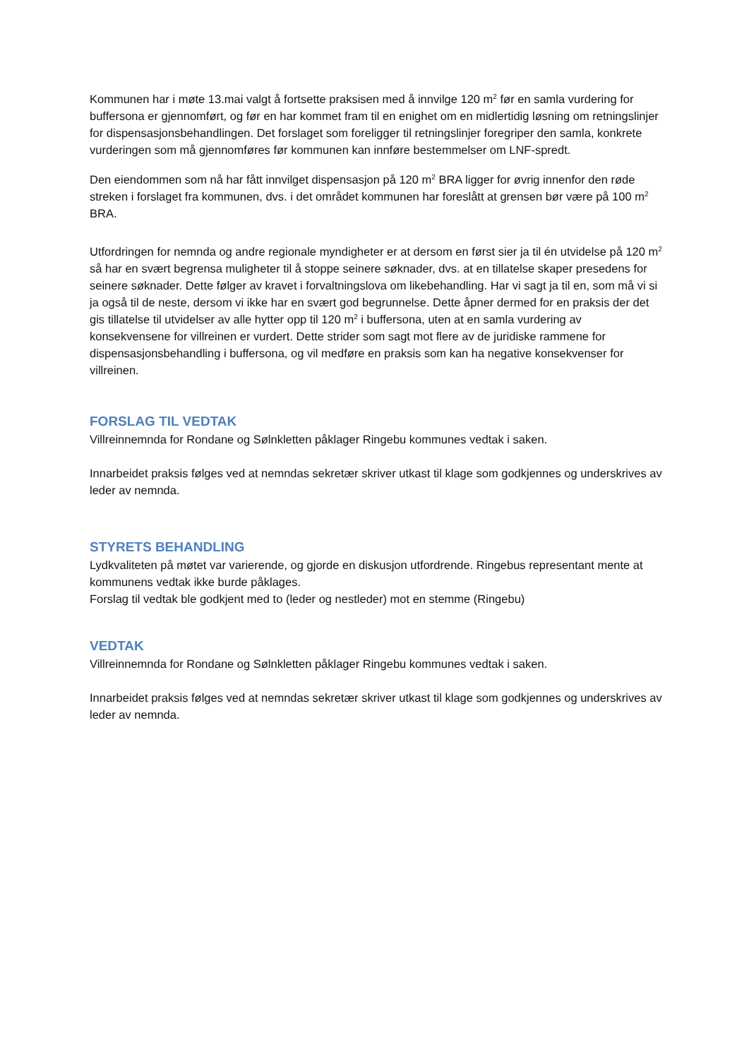Kommunen har i møte 13.mai valgt å fortsette praksisen med å innvilge 120 m<sup>2</sup> før en samla vurdering for buffersona er gjennomført, og før en har kommet fram til en enighet om en midlertidig løsning om retningslinjer for dispensasjonsbehandlingen. Det forslaget som foreligger til retningslinjer foregriper den samla, konkrete vurderingen som må gjennomføres før kommunen kan innføre bestemmelser om LNF-spredt.
Den eiendommen som nå har fått innvilget dispensasjon på 120 m<sup>2</sup> BRA ligger for øvrig innenfor den røde streken i forslaget fra kommunen, dvs. i det området kommunen har foreslått at grensen bør være på 100 m<sup>2</sup> BRA.
Utfordringen for nemnda og andre regionale myndigheter er at dersom en først sier ja til én utvidelse på 120 m<sup>2</sup> så har en svært begrensa muligheter til å stoppe seinere søknader, dvs. at en tillatelse skaper presedens for seinere søknader. Dette følger av kravet i forvaltningslova om likebehandling. Har vi sagt ja til en, som må vi si ja også til de neste, dersom vi ikke har en svært god begrunnelse. Dette åpner dermed for en praksis der det gis tillatelse til utvidelser av alle hytter opp til 120 m<sup>2</sup> i buffersona, uten at en samla vurdering av konsekvensene for villreinen er vurdert. Dette strider som sagt mot flere av de juridiske rammene for dispensasjonsbehandling i buffersona, og vil medføre en praksis som kan ha negative konsekvenser for villreinen.
FORSLAG TIL VEDTAK
Villreinnemnda for Rondane og Sølnkletten påklager Ringebu kommunes vedtak i saken.
Innarbeidet praksis følges ved at nemndas sekretær skriver utkast til klage som godkjennes og underskrives av leder av nemnda.
STYRETS BEHANDLING
Lydkvaliteten på møtet var varierende, og gjorde en diskusjon utfordrende. Ringebus representant mente at kommunens vedtak ikke burde påklages.
Forslag til vedtak ble godkjent med to (leder og nestleder) mot en stemme (Ringebu)
VEDTAK
Villreinnemnda for Rondane og Sølnkletten påklager Ringebu kommunes vedtak i saken.
Innarbeidet praksis følges ved at nemndas sekretær skriver utkast til klage som godkjennes og underskrives av leder av nemnda.